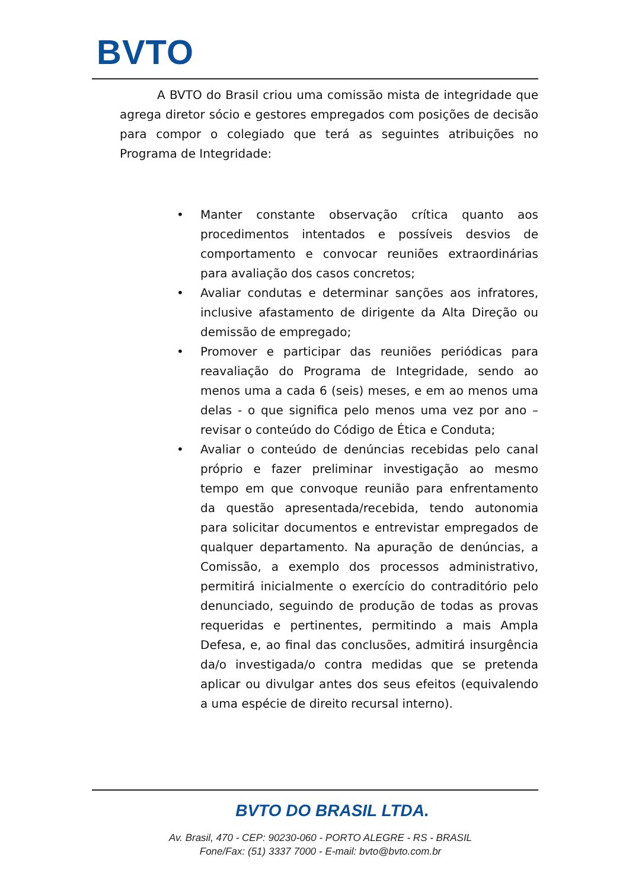BVTO
A BVTO do Brasil criou uma comissão mista de integridade que agrega diretor sócio e gestores empregados com posições de decisão para compor o colegiado que terá as seguintes atribuições no Programa de Integridade:
• Manter constante observação crítica quanto aos procedimentos intentados e possíveis desvios de comportamento e convocar reuniões extraordinárias para avaliação dos casos concretos;
• Avaliar condutas e determinar sanções aos infratores, inclusive afastamento de dirigente da Alta Direção ou demissão de empregado;
• Promover e participar das reuniões periódicas para reavaliação do Programa de Integridade, sendo ao menos uma a cada 6 (seis) meses, e em ao menos uma delas - o que significa pelo menos uma vez por ano – revisar o conteúdo do Código de Ética e Conduta;
• Avaliar o conteúdo de denúncias recebidas pelo canal próprio e fazer preliminar investigação ao mesmo tempo em que convoque reunião para enfrentamento da questão apresentada/recebida, tendo autonomia para solicitar documentos e entrevistar empregados de qualquer departamento. Na apuração de denúncias, a Comissão, a exemplo dos processos administrativo, permitirá inicialmente o exercício do contraditório pelo denunciado, seguindo de produção de todas as provas requeridas e pertinentes, permitindo a mais Ampla Defesa, e, ao final das conclusões, admitirá insurgência da/o investigada/o contra medidas que se pretenda aplicar ou divulgar antes dos seus efeitos (equivalendo a uma espécie de direito recursal interno).
BVTO DO BRASIL LTDA.
Av. Brasil, 470 - CEP: 90230-060 - PORTO ALEGRE - RS - BRASIL
Fone/Fax: (51) 3337 7000 - E-mail: bvto@bvto.com.br